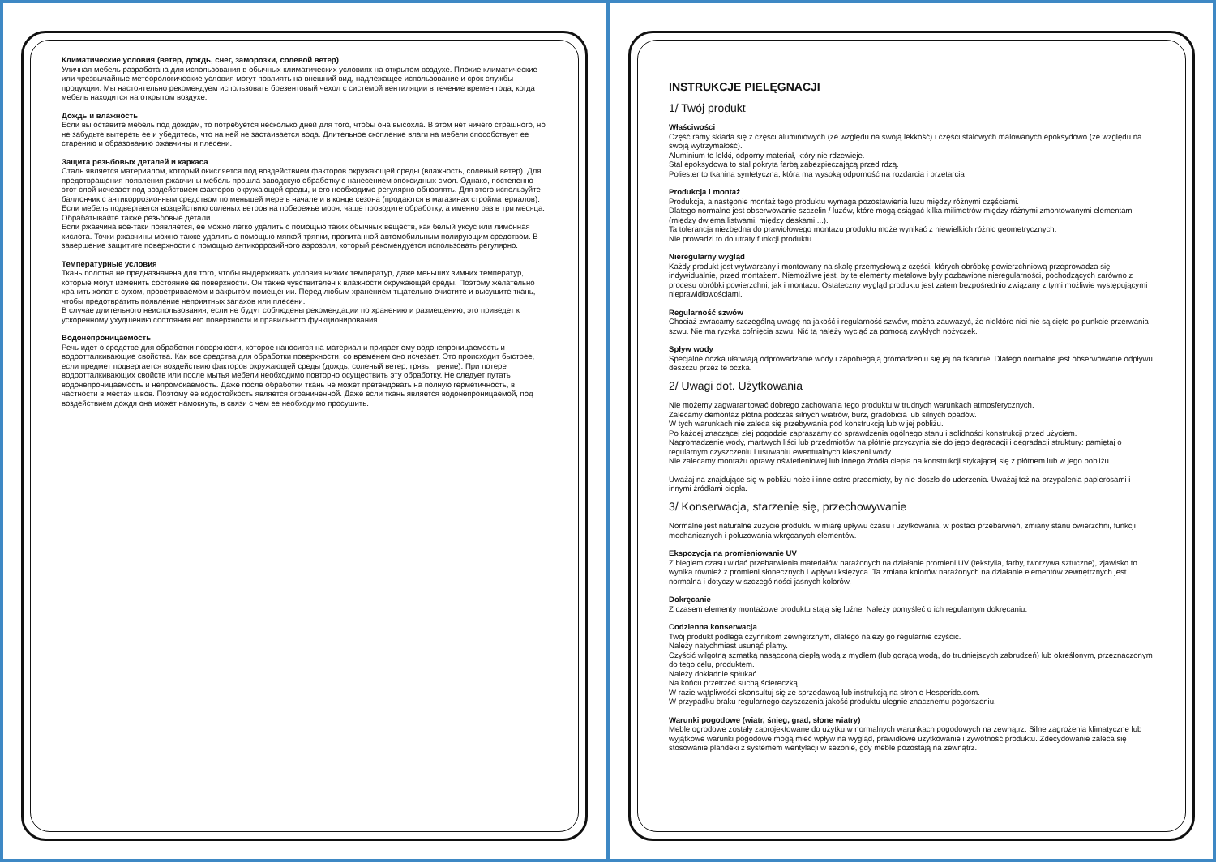Климатические условия (ветер, дождь, снег, заморозки, солевой ветер)
Уличная мебель разработана для использования в обычных климатических условиях на открытом воздухе. Плохие климатические или чрезвычайные метеорологические условия могут повлиять на внешний вид, надлежащее использование и срок службы продукции. Мы настоятельно рекомендуем использовать брезентовый чехол с системой вентиляции в течение времен года, когда мебель находится на открытом воздухе.
Дождь и влажность
Если вы оставите мебель под дождем, то потребуется несколько дней для того, чтобы она высохла. В этом нет ничего страшного, но не забудьте вытереть ее и убедитесь, что на ней не застаивается вода. Длительное скопление влаги на мебели способствует ее старению и образованию ржавчины и плесени.
Защита резьбовых деталей и каркаса
Сталь является материалом, который окисляется под воздействием факторов окружающей среды (влажность, соленый ветер). Для предотвращения появления ржавчины мебель прошла заводскую обработку с нанесением эпоксидных смол. Однако, постепенно этот слой исчезает под воздействием факторов окружающей среды, и его необходимо регулярно обновлять. Для этого используйте баллончик с антикоррозионным средством по меньшей мере в начале и в конце сезона (продаются в магазинах стройматериалов). Если мебель подвергается воздействию соленых ветров на побережье моря, чаще проводите обработку, а именно раз в три месяца.
Обрабатывайте также резьбовые детали.
Если ржавчина все-таки появляется, ее можно легко удалить с помощью таких обычных веществ, как белый уксус или лимонная кислота. Точки ржавчины можно также удалить с помощью мягкой тряпки, пропитанной автомобильным полирующим средством. В завершение защитите поверхности с помощью антикоррозийного аэрозоля, который рекомендуется использовать регулярно.
Температурные условия
Ткань полотна не предназначена для того, чтобы выдерживать условия низких температур, даже меньших зимних температур, которые могут изменить состояние ее поверхности. Он также чувствителен к влажности окружающей среды. Поэтому желательно хранить холст в сухом, проветриваемом и закрытом помещении. Перед любым хранением тщательно очистите и высушите ткань, чтобы предотвратить появление неприятных запахов или плесени.
В случае длительного неиспользования, если не будут соблюдены рекомендации по хранению и размещению, это приведет к ускоренному ухудшению состояния его поверхности и правильного функционирования.
Водонепроницаемость
Речь идет о средстве для обработки поверхности, которое наносится на материал и придает ему водонепроницаемость и водоотталкивающие свойства. Как все средства для обработки поверхности, со временем оно исчезает. Это происходит быстрее, если предмет подвергается воздействию факторов окружающей среды (дождь, соленый ветер, грязь, трение). При потере водоотталкивающих свойств или после мытья мебели необходимо повторно осуществить эту обработку. Не следует путать водонепроницаемость и непромокаемость. Даже после обработки ткань не может претендовать на полную герметичность, в частности в местах швов. Поэтому ее водостойкость является ограниченной. Даже если ткань является водонепроницаемой, под воздействием дождя она может намокнуть, в связи с чем ее необходимо просушить.
INSTRUKCJE PIELĘGNACJI
1/ Twój produkt
Właściwości
Część ramy składa się z części aluminiowych (ze względu na swoją lekkość) i części stalowych malowanych epoksydowo (ze względu na swoją wytrzymałość).
Aluminium to lekki, odporny materiał, który nie rdzewieje.
Stal epoksydowa to stal pokryta farbą zabezpieczającą przed rdzą.
Poliester to tkanina syntetyczna, która ma wysoką odporność na rozdarcia i przetarcia
Produkcja i montaż
Produkcja, a następnie montaż tego produktu wymaga pozostawienia luzu między różnymi częściami.
Dlatego normalne jest obserwowanie szczelin / luzów, które mogą osiągać kilka milimetrów między różnymi zmontowanymi elementami (między dwiema listwami, między deskami ...).
Ta tolerancja niezbędna do prawidłowego montażu produktu może wynikać z niewielkich różnic geometrycznych.
Nie prowadzi to do utraty funkcji produktu.
Nieregularny wygląd
Każdy produkt jest wytwarzany i montowany na skalę przemysłową z części, których obróbkę powierzchniową przeprowadza się indywidualnie, przed montażem. Niemożliwe jest, by te elementy metalowe były pozbawione nieregularności, pochodzących zarówno z procesu obróbki powierzchni, jak i montażu. Ostateczny wygląd produktu jest zatem bezpośrednio związany z tymi możliwie występującymi nieprawidłowościami.
Regularność szwów
Chociaż zwracamy szczególną uwagę na jakość i regularność szwów, można zauważyć, że niektóre nici nie są cięte po punkcie przerwania szwu. Nie ma ryzyka cofnięcia szwu. Nić tą należy wyciąć za pomocą zwykłych nożyczek.
Spływ wody
Specjalne oczka ułatwiają odprowadzanie wody i zapobiegają gromadzeniu się jej na tkaninie. Dlatego normalne jest obserwowanie odpływu deszczu przez te oczka.
2/ Uwagi dot. Użytkowania
Nie możemy zagwarantować dobrego zachowania tego produktu w trudnych warunkach atmosferycznych.
Zalecamy demontaż płótna podczas silnych wiatrów, burz, gradobicia lub silnych opadów.
W tych warunkach nie zaleca się przebywania pod konstrukcją lub w jej pobliżu.
Po każdej znaczącej złej pogodzie zapraszamy do sprawdzenia ogólnego stanu i solidności konstrukcji przed użyciem.
Nagromadzenie wody, martwych liści lub przedmiotów na płótnie przyczynia się do jego degradacji i degradacji struktury: pamiętaj o regularnym czyszczeniu i usuwaniu ewentualnych kieszeni wody.
Nie zalecamy montażu oprawy oświetleniowej lub innego źródła ciepła na konstrukcji stykającej się z płótnem lub w jego pobliżu.
Uważaj na znajdujące się w pobliżu noże i inne ostre przedmioty, by nie doszło do uderzenia. Uważaj też na przypalenia papierosami i innymi źródłami ciepła.
3/ Konserwacja, starzenie się, przechowywanie
Normalne jest naturalne zużycie produktu w miarę upływu czasu i użytkowania, w postaci przebarwień, zmiany stanu owierzchni, funkcji mechanicznych i poluzowania wkręcanych elementów.
Ekspozycja na promieniowanie UV
Z biegiem czasu widać przebarwienia materiałów narażonych na działanie promieni UV (tekstylia, farby, tworzywa sztuczne), zjawisko to wynika również z promieni słonecznych i wpływu księżyca. Ta zmiana kolorów narażonych na działanie elementów zewnętrznych jest normalna i dotyczy w szczególności jasnych kolorów.
Dokręcanie
Z czasem elementy montażowe produktu stają się luźne. Należy pomyśleć o ich regularnym dokręcaniu.
Codzienna konserwacja
Twój produkt podlega czynnikom zewnętrznym, dlatego należy go regularnie czyścić.
Należy natychmiast usunąć plamy.
Czyścić wilgotną szmatką nasączoną ciepłą wodą z mydłem (lub gorącą wodą, do trudniejszych zabrudzeń) lub określonym, przeznaczonym do tego celu, produktem.
Należy dokładnie spłukać.
Na końcu przetrzeć suchą ściereczką.
W razie wątpliwości skonsultuj się ze sprzedawcą lub instrukcją na stronie Hesperide.com.
W przypadku braku regularnego czyszczenia jakość produktu ulegnie znacznemu pogorszeniu.
Warunki pogodowe (wiatr, śnieg, grad, słone wiatry)
Meble ogrodowe zostały zaprojektowane do użytku w normalnych warunkach pogodowych na zewnątrz. Silne zagrożenia klimatyczne lub wyjątkowe warunki pogodowe mogą mieć wpływ na wygląd, prawidłowe użytkowanie i żywotność produktu. Zdecydowanie zaleca się stosowanie plandeki z systemem wentylacji w sezonie, gdy meble pozostają na zewnątrz.